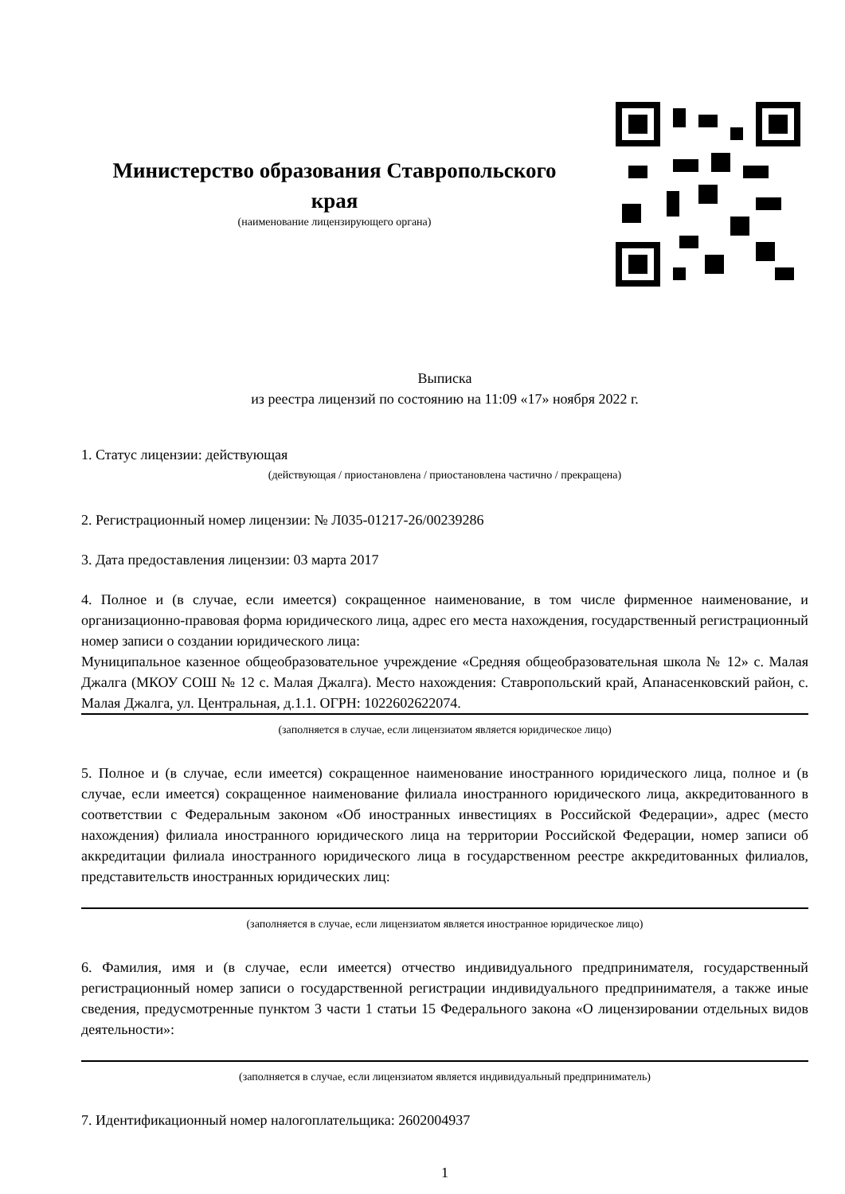Министерство образования Ставропольского края
(наименование лицензирующего органа)
Выписка
из реестра лицензий по состоянию на 11:09 «17» ноября 2022 г.
1. Статус лицензии: действующая
(действующая / приостановлена / приостановлена частично / прекращена)
2. Регистрационный номер лицензии: № Л035-01217-26/00239286
3. Дата предоставления лицензии: 03 марта 2017
4. Полное и (в случае, если имеется) сокращенное наименование, в том числе фирменное наименование, и организационно-правовая форма юридического лица, адрес его места нахождения, государственный регистрационный номер записи о создании юридического лица:
Муниципальное казенное общеобразовательное учреждение «Средняя общеобразовательная школа № 12» с. Малая Джалга (МКОУ СОШ № 12 с. Малая Джалга). Место нахождения: Ставропольский край, Апанасенковский район, с. Малая Джалга, ул. Центральная, д.1.1. ОГРН: 1022602622074.
(заполняется в случае, если лицензиатом является юридическое лицо)
5. Полное и (в случае, если имеется) сокращенное наименование иностранного юридического лица, полное и (в случае, если имеется) сокращенное наименование филиала иностранного юридического лица, аккредитованного в соответствии с Федеральным законом «Об иностранных инвестициях в Российской Федерации», адрес (место нахождения) филиала иностранного юридического лица на территории Российской Федерации, номер записи об аккредитации филиала иностранного юридического лица в государственном реестре аккредитованных филиалов, представительств иностранных юридических лиц:
(заполняется в случае, если лицензиатом является иностранное юридическое лицо)
6. Фамилия, имя и (в случае, если имеется) отчество индивидуального предпринимателя, государственный регистрационный номер записи о государственной регистрации индивидуального предпринимателя, а также иные сведения, предусмотренные пунктом 3 части 1 статьи 15 Федерального закона «О лицензировании отдельных видов деятельности»:
(заполняется в случае, если лицензиатом является индивидуальный предприниматель)
7. Идентификационный номер налогоплательщика: 2602004937
1